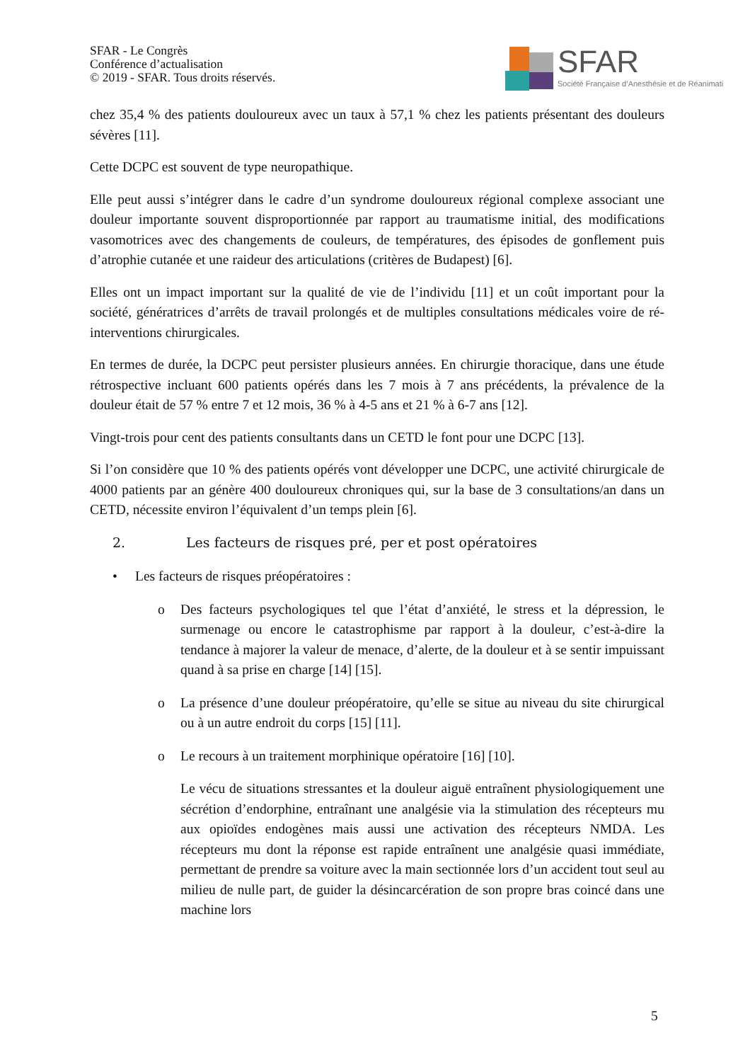SFAR - Le Congrès
Conférence d’actualisation
© 2019 - SFAR. Tous droits réservés.
SFAR
Société Française d’Anesthésie et de Réanimati
chez 35,4 % des patients douloureux avec un taux à 57,1 % chez les patients présentant des douleurs sévères [11].
Cette DCPC est souvent de type neuropathique.
Elle peut aussi s’intégrer dans le cadre d’un syndrome douloureux régional complexe associant une douleur importante souvent disproportionnée par rapport au traumatisme initial, des modifications vasomotrices avec des changements de couleurs, de températures, des épisodes de gonflement puis d’atrophie cutanée et une raideur des articulations (critères de Budapest) [6].
Elles ont un impact important sur la qualité de vie de l’individu [11] et un coût important pour la société, génératrices d’arrêts de travail prolongés et de multiples consultations médicales voire de ré-interventions chirurgicales.
En termes de durée, la DCPC peut persister plusieurs années. En chirurgie thoracique, dans une étude rétrospective incluant 600 patients opérés dans les 7 mois à 7 ans précédents, la prévalence de la douleur était de 57 % entre 7 et 12 mois, 36 % à 4-5 ans et 21 % à 6-7 ans [12].
Vingt-trois pour cent des patients consultants dans un CETD le font pour une DCPC [13].
Si l’on considère que 10 % des patients opérés vont développer une DCPC, une activité chirurgicale de 4000 patients par an génère 400 douloureux chroniques qui, sur la base de 3 consultations/an dans un CETD, nécessite environ l’équivalent d’un temps plein [6].
2. Les facteurs de risques pré, per et post opératoires
• Les facteurs de risques préopératoires :
o Des facteurs psychologiques tel que l’état d’anxiété, le stress et la dépression, le surmenage ou encore le catastrophisme par rapport à la douleur, c’est-à-dire la tendance à majorer la valeur de menace, d’alerte, de la douleur et à se sentir impuissant quand à sa prise en charge [14] [15].
o La présence d’une douleur préopératoire, qu’elle se situe au niveau du site chirurgical ou à un autre endroit du corps [15] [11].
o Le recours à un traitement morphinique opératoire [16] [10].
Le vécu de situations stressantes et la douleur aiguë entraînent physiologiquement une sécrétion d’endorphine, entraînant une analgésie via la stimulation des récepteurs mu aux opioïdes endogènes mais aussi une activation des récepteurs NMDA. Les récepteurs mu dont la réponse est rapide entraînent une analgésie quasi immédiate, permettant de prendre sa voiture avec la main sectionnée lors d’un accident tout seul au milieu de nulle part, de guider la désincarcération de son propre bras coincé dans une machine lors
5